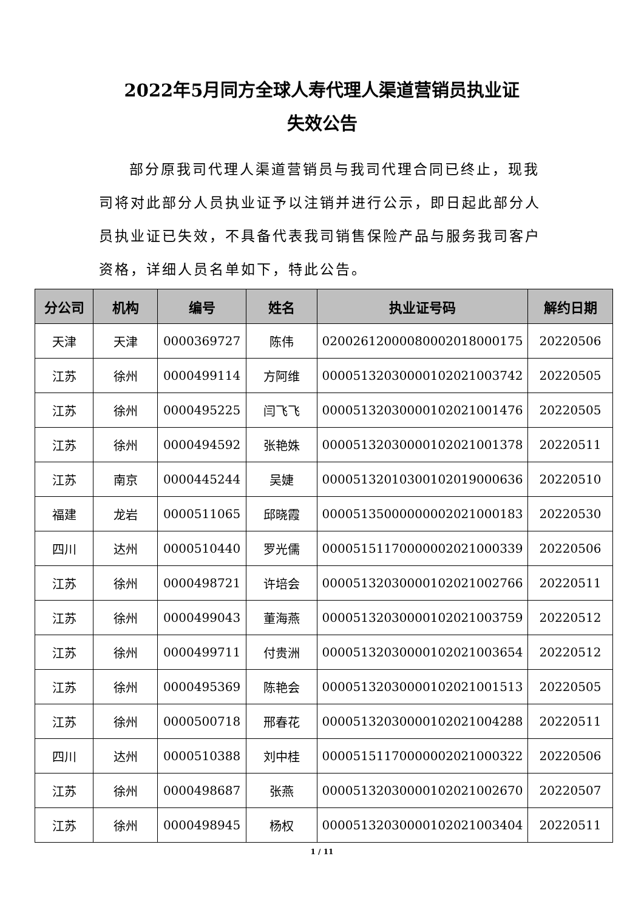2022年5月同方全球人寿代理人渠道营销员执业证
失效公告
部分原我司代理人渠道营销员与我司代理合同已终止，现我司将对此部分人员执业证予以注销并进行公示，即日起此部分人员执业证已失效，不具备代表我司销售保险产品与服务我司客户资格，详细人员名单如下，特此公告。
| 分公司 | 机构 | 编号 | 姓名 | 执业证号码 | 解约日期 |
| --- | --- | --- | --- | --- | --- |
| 天津 | 天津 | 0000369727 | 陈伟 | 02002612000080002018000175 | 20220506 |
| 江苏 | 徐州 | 0000499114 | 方阿维 | 00005132030000102021003742 | 20220505 |
| 江苏 | 徐州 | 0000495225 | 闫飞飞 | 00005132030000102021001476 | 20220505 |
| 江苏 | 徐州 | 0000494592 | 张艳姝 | 00005132030000102021001378 | 20220511 |
| 江苏 | 南京 | 0000445244 | 吴婕 | 00005132010300102019000636 | 20220510 |
| 福建 | 龙岩 | 0000511065 | 邱晓霞 | 00005135000000002021000183 | 20220530 |
| 四川 | 达州 | 0000510440 | 罗光儒 | 00005151170000002021000339 | 20220506 |
| 江苏 | 徐州 | 0000498721 | 许培会 | 00005132030000102021002766 | 20220511 |
| 江苏 | 徐州 | 0000499043 | 董海燕 | 00005132030000102021003759 | 20220512 |
| 江苏 | 徐州 | 0000499711 | 付贵洲 | 00005132030000102021003654 | 20220512 |
| 江苏 | 徐州 | 0000495369 | 陈艳会 | 00005132030000102021001513 | 20220505 |
| 江苏 | 徐州 | 0000500718 | 邢春花 | 00005132030000102021004288 | 20220511 |
| 四川 | 达州 | 0000510388 | 刘中桂 | 00005151170000002021000322 | 20220506 |
| 江苏 | 徐州 | 0000498687 | 张燕 | 00005132030000102021002670 | 20220507 |
| 江苏 | 徐州 | 0000498945 | 杨权 | 00005132030000102021003404 | 20220511 |
1 / 11